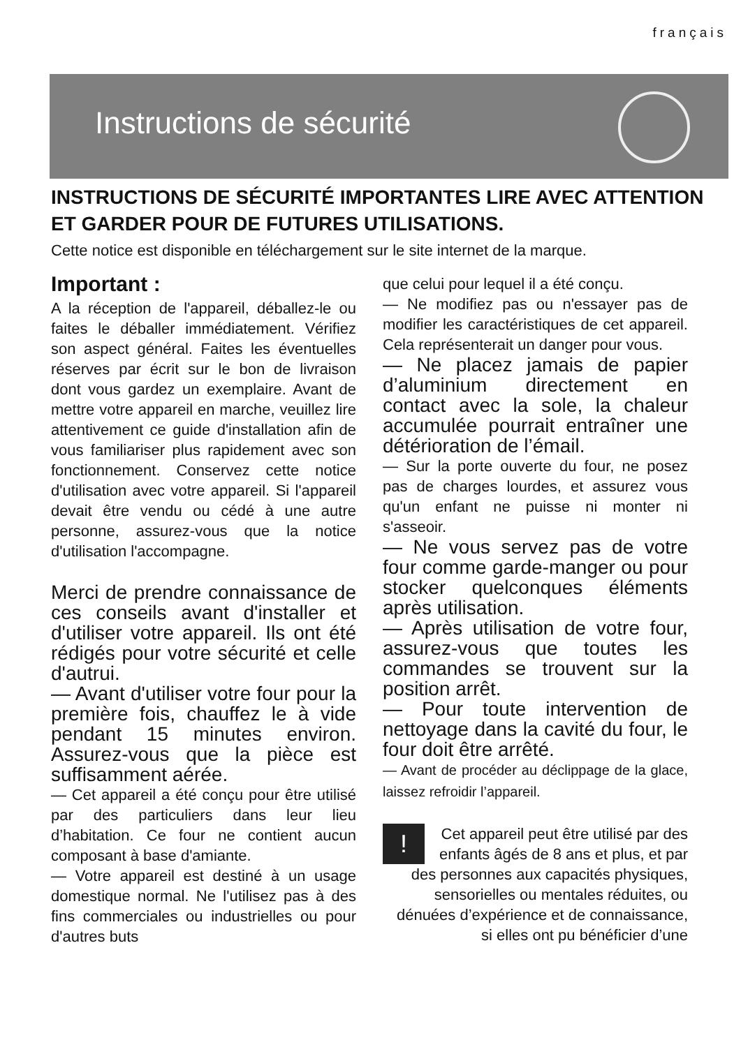français
Instructions de sécurité
INSTRUCTIONS DE SÉCURITÉ IMPORTANTES LIRE AVEC ATTENTION ET GARDER POUR DE FUTURES UTILISATIONS.
Cette notice est disponible en téléchargement sur le site internet de la marque.
Important :
A la réception de l'appareil, déballez-le ou faites le déballer immédiatement. Vérifiez son aspect général. Faites les éventuelles réserves par écrit sur le bon de livraison dont vous gardez un exemplaire. Avant de mettre votre appareil en marche, veuillez lire attentivement ce guide d'installation afin de vous familiariser plus rapidement avec son fonctionnement. Conservez cette notice d'utilisation avec votre appareil. Si l'appareil devait être vendu ou cédé à une autre personne, assurez-vous que la notice d'utilisation l'accompagne.
Merci de prendre connaissance de ces conseils avant d'installer et d'utiliser votre appareil. Ils ont été rédigés pour votre sécurité et celle d'autrui.
— Avant d'utiliser votre four pour la première fois, chauffez le à vide pendant 15 minutes environ. Assurez-vous que la pièce est suffisamment aérée.
— Cet appareil a été conçu pour être utilisé par des particuliers dans leur lieu d’habitation. Ce four ne contient aucun composant à base d'amiante.
— Votre appareil est destiné à un usage domestique normal. Ne l'utilisez pas à des fins commerciales ou industrielles ou pour d'autres buts
que celui pour lequel il a été conçu.
— Ne modifiez pas ou n'essayer pas de modifier les caractéristiques de cet appareil. Cela représenterait un danger pour vous.
— Ne placez jamais de papier d’aluminium directement en contact avec la sole, la chaleur accumulée pourrait entraîner une détérioration de l’émail.
— Sur la porte ouverte du four, ne posez pas de charges lourdes, et assurez vous qu'un enfant ne puisse ni monter ni s'asseoir.
— Ne vous servez pas de votre four comme garde-manger ou pour stocker quelconques éléments après utilisation.
— Après utilisation de votre four, assurez-vous que toutes les commandes se trouvent sur la position arrêt.
— Pour toute intervention de nettoyage dans la cavité du four, le four doit être arrêté.
— Avant de procéder au déclippage de la glace, laissez refroidir l’appareil.
!
Cet appareil peut être utilisé par des enfants âgés de 8 ans et plus, et par des personnes aux capacités physiques, sensorielles ou mentales réduites, ou dénuées d’expérience et de connaissance, si elles ont pu bénéficier d’une